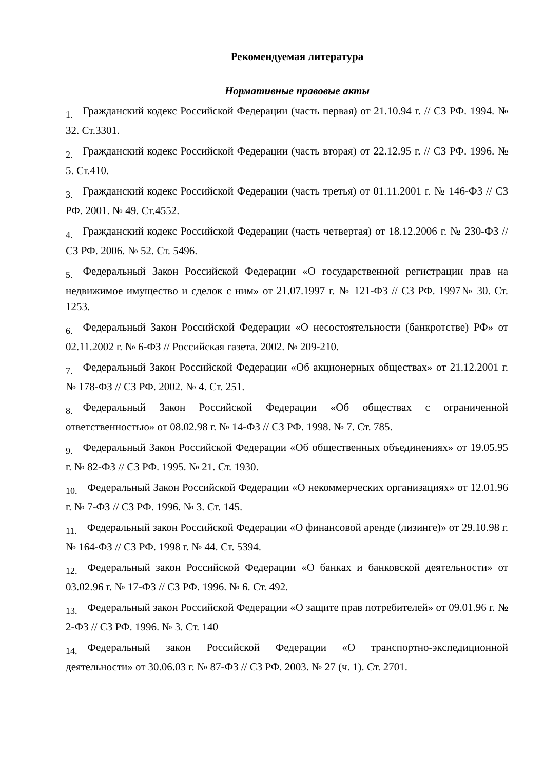Рекомендуемая литература
Нормативные правовые акты
1. Гражданский кодекс Российской Федерации (часть первая) от 21.10.94 г. // СЗ РФ. 1994. № 32. Ст.3301.
2. Гражданский кодекс Российской Федерации (часть вторая) от 22.12.95 г. // СЗ РФ. 1996. № 5. Ст.410.
3. Гражданский кодекс Российской Федерации (часть третья) от 01.11.2001 г. № 146-ФЗ // СЗ РФ. 2001. № 49. Ст.4552.
4. Гражданский кодекс Российской Федерации (часть четвертая) от 18.12.2006 г. № 230-ФЗ // СЗ РФ. 2006. № 52. Ст. 5496.
5. Федеральный Закон Российской Федерации «О государственной регистрации прав на недвижимое имущество и сделок с ним» от 21.07.1997 г. № 121-ФЗ // СЗ РФ. 1997№ 30. Ст. 1253.
6. Федеральный Закон Российской Федерации «О несостоятельности (банкротстве) РФ» от 02.11.2002 г. № 6-ФЗ // Российская газета. 2002. № 209-210.
7. Федеральный Закон Российской Федерации «Об акционерных обществах» от 21.12.2001 г. № 178-ФЗ // СЗ РФ. 2002. № 4. Ст. 251.
8. Федеральный Закон Российской Федерации «Об обществах с ограниченной ответственностью» от 08.02.98 г. № 14-ФЗ // СЗ РФ. 1998. № 7. Ст. 785.
9. Федеральный Закон Российской Федерации «Об общественных объединениях» от 19.05.95 г. № 82-ФЗ // СЗ РФ. 1995. № 21. Ст. 1930.
10. Федеральный Закон Российской Федерации «О некоммерческих организациях» от 12.01.96 г. № 7-ФЗ // СЗ РФ. 1996. № 3. Ст. 145.
11. Федеральный закон Российской Федерации «О финансовой аренде (лизинге)» от 29.10.98 г. № 164-ФЗ // СЗ РФ. 1998 г. № 44. Ст. 5394.
12. Федеральный закон Российской Федерации «О банках и банковской деятельности» от 03.02.96 г. № 17-ФЗ // СЗ РФ. 1996. № 6. Ст. 492.
13. Федеральный закон Российской Федерации «О защите прав потребителей» от 09.01.96 г. № 2-ФЗ // СЗ РФ. 1996. № 3. Ст. 140
14. Федеральный закон Российской Федерации «О транспортно-экспедиционной деятельности» от 30.06.03 г. № 87-ФЗ // СЗ РФ. 2003. № 27 (ч. 1). Ст. 2701.